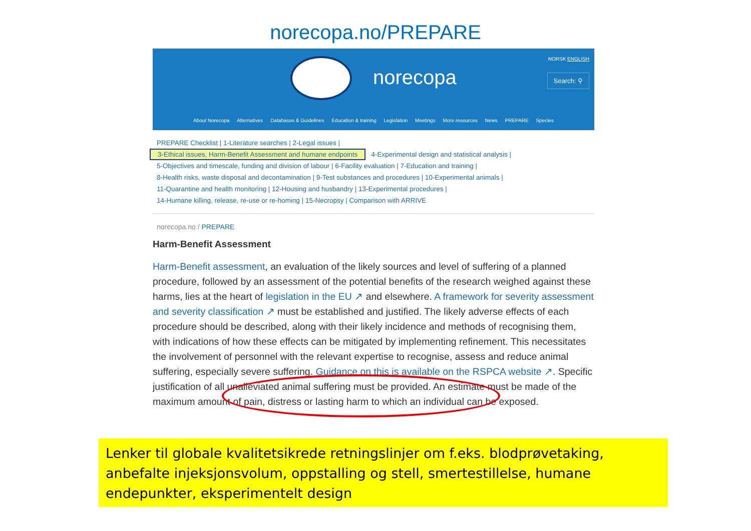norecopa.no/PREPARE
norecopa
NORSK ENGLISH
Search: ⚲
About Norecopa Alternatives Databases & Guidelines Education & training Legislation Meetings More resources News PREPARE Species
PREPARE Checklist | 1-Literature searches | 2-Legal issues |
3-Ethical issues, Harm-Benefit Assessment and humane endpoints 4-Experimental design and statistical analysis |
5-Objectives and timescale, funding and division of labour | 6-Facility evaluation | 7-Education and training |
8-Health risks, waste disposal and decontamination | 9-Test substances and procedures | 10-Experimental animals |
11-Quarantine and health monitoring | 12-Housing and husbandry | 13-Experimental procedures |
14-Humane killing, release, re-use or re-homing | 15-Necropsy | Comparison with ARRIVE
norecopa.no / PREPARE
Harm-Benefit Assessment
Harm-Benefit assessment, an evaluation of the likely sources and level of suffering of a planned procedure, followed by an assessment of the potential benefits of the research weighed against these harms, lies at the heart of legislation in the EU ↗ and elsewhere. A framework for severity assessment and severity classification ↗ must be established and justified. The likely adverse effects of each procedure should be described, along with their likely incidence and methods of recognising them, with indications of how these effects can be mitigated by implementing refinement. This necessitates the involvement of personnel with the relevant expertise to recognise, assess and reduce animal suffering, especially severe suffering. Guidance on this is available on the RSPCA website ↗. Specific justification of all unalleviated animal suffering must be provided. An estimate must be made of the maximum amount of pain, distress or lasting harm to which an individual can be exposed.
Lenker til globale kvalitetsikrede retningslinjer om f.eks. blodprøvetaking, anbefalte injeksjonsvolum, oppstalling og stell, smertestillelse, humane endepunkter, eksperimentelt design